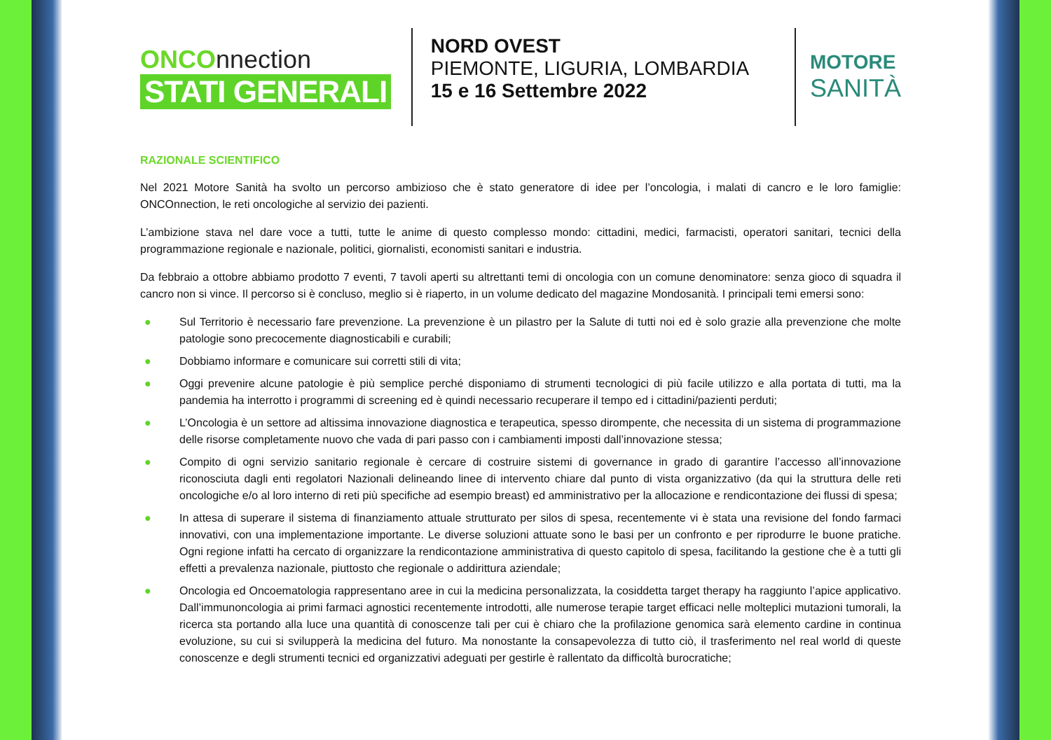ONCOnnection
STATI GENERALI
NORD OVEST
PIEMONTE, LIGURIA, LOMBARDIA
15 e 16 Settembre 2022
MOTORE
SANITÀ
RAZIONALE SCIENTIFICO
Nel 2021 Motore Sanità ha svolto un percorso ambizioso che è stato generatore di idee per l’oncologia, i malati di cancro e le loro famiglie: ONCOnnection, le reti oncologiche al servizio dei pazienti.
L’ambizione stava nel dare voce a tutti, tutte le anime di questo complesso mondo: cittadini, medici, farmacisti, operatori sanitari, tecnici della programmazione regionale e nazionale, politici, giornalisti, economisti sanitari e industria.
Da febbraio a ottobre abbiamo prodotto 7 eventi, 7 tavoli aperti su altrettanti temi di oncologia con un comune denominatore: senza gioco di squadra il cancro non si vince. Il percorso si è concluso, meglio si è riaperto, in un volume dedicato del magazine Mondosanità. I principali temi emersi sono:
● Sul Territorio è necessario fare prevenzione. La prevenzione è un pilastro per la Salute di tutti noi ed è solo grazie alla prevenzione che molte patologie sono precocemente diagnosticabili e curabili;
● Dobbiamo informare e comunicare sui corretti stili di vita;
● Oggi prevenire alcune patologie è più semplice perché disponiamo di strumenti tecnologici di più facile utilizzo e alla portata di tutti, ma la pandemia ha interrotto i programmi di screening ed è quindi necessario recuperare il tempo ed i cittadini/pazienti perduti;
● L’Oncologia è un settore ad altissima innovazione diagnostica e terapeutica, spesso dirompente, che necessita di un sistema di programmazione delle risorse completamente nuovo che vada di pari passo con i cambiamenti imposti dall’innovazione stessa;
● Compito di ogni servizio sanitario regionale è cercare di costruire sistemi di governance in grado di garantire l’accesso all’innovazione riconosciuta dagli enti regolatori Nazionali delineando linee di intervento chiare dal punto di vista organizzativo (da qui la struttura delle reti oncologiche e/o al loro interno di reti più specifiche ad esempio breast) ed amministrativo per la allocazione e rendicontazione dei flussi di spesa;
● In attesa di superare il sistema di finanziamento attuale strutturato per silos di spesa, recentemente vi è stata una revisione del fondo farmaci innovativi, con una implementazione importante. Le diverse soluzioni attuate sono le basi per un confronto e per riprodurre le buone pratiche. Ogni regione infatti ha cercato di organizzare la rendicontazione amministrativa di questo capitolo di spesa, facilitando la gestione che è a tutti gli effetti a prevalenza nazionale, piuttosto che regionale o addirittura aziendale;
● Oncologia ed Oncoematologia rappresentano aree in cui la medicina personalizzata, la cosiddetta target therapy ha raggiunto l’apice applicativo. Dall’immunoncologia ai primi farmaci agnostici recentemente introdotti, alle numerose terapie target efficaci nelle molteplici mutazioni tumorali, la ricerca sta portando alla luce una quantità di conoscenze tali per cui è chiaro che la profilazione genomica sarà elemento cardine in continua evoluzione, su cui si svilupperà la medicina del futuro. Ma nonostante la consapevolezza di tutto ciò, il trasferimento nel real world di queste conoscenze e degli strumenti tecnici ed organizzativi adeguati per gestirle è rallentato da difficoltà burocratiche;